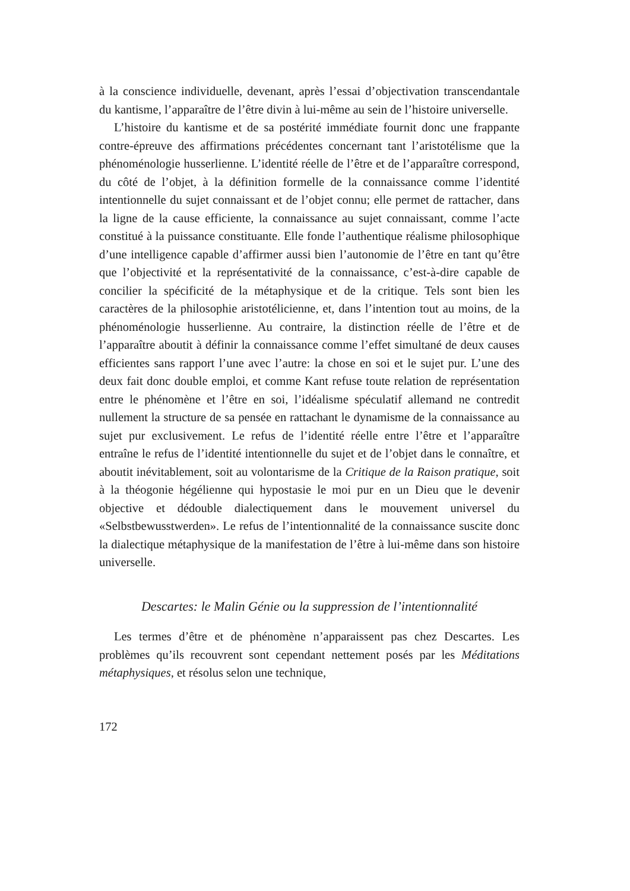à la conscience individuelle, devenant, après l’essai d’objectivation transcendantale du kantisme, l’apparaître de l’être divin à lui-même au sein de l’histoire universelle.
L’histoire du kantisme et de sa postérité immédiate fournit donc une frappante contre-épreuve des affirmations précédentes concernant tant l’aristotélisme que la phénoménologie husserlienne. L’identité réelle de l’être et de l’apparaître correspond, du côté de l’objet, à la définition formelle de la connaissance comme l’identité intentionnelle du sujet connaissant et de l’objet connu; elle permet de rattacher, dans la ligne de la cause efficiente, la connaissance au sujet connaissant, comme l’acte constitué à la puissance constituante. Elle fonde l’authentique réalisme philosophique d’une intelligence capable d’affirmer aussi bien l’autonomie de l’être en tant qu’être que l’objectivité et la représentativité de la connaissance, c’est-à-dire capable de concilier la spécificité de la métaphysique et de la critique. Tels sont bien les caractères de la philosophie aristotélicienne, et, dans l’intention tout au moins, de la phénoménologie husserlienne. Au contraire, la distinction réelle de l’être et de l’apparaître aboutit à définir la connaissance comme l’effet simultané de deux causes efficientes sans rapport l’une avec l’autre: la chose en soi et le sujet pur. L’une des deux fait donc double emploi, et comme Kant refuse toute relation de représentation entre le phénomène et l’être en soi, l’idéalisme spéculatif allemand ne contredit nullement la structure de sa pensée en rattachant le dynamisme de la connaissance au sujet pur exclusivement. Le refus de l’identité réelle entre l’être et l’apparaître entraîne le refus de l’identité intentionnelle du sujet et de l’objet dans le connaître, et aboutit inévitablement, soit au volontarisme de la Critique de la Raison pratique, soit à la théogonie hégélienne qui hypostasie le moi pur en un Dieu que le devenir objective et dédouble dialectiquement dans le mouvement universel du «Selbstbewusstwerden». Le refus de l’intentionnalité de la connaissance suscite donc la dialectique métaphysique de la manifestation de l’être à lui-même dans son histoire universelle.
Descartes: le Malin Génie ou la suppression de l’intentionnalité
Les termes d’être et de phénomène n’apparaissent pas chez Descartes. Les problèmes qu’ils recouvrent sont cependant nettement posés par les Méditations métaphysiques, et résolus selon une technique,
172